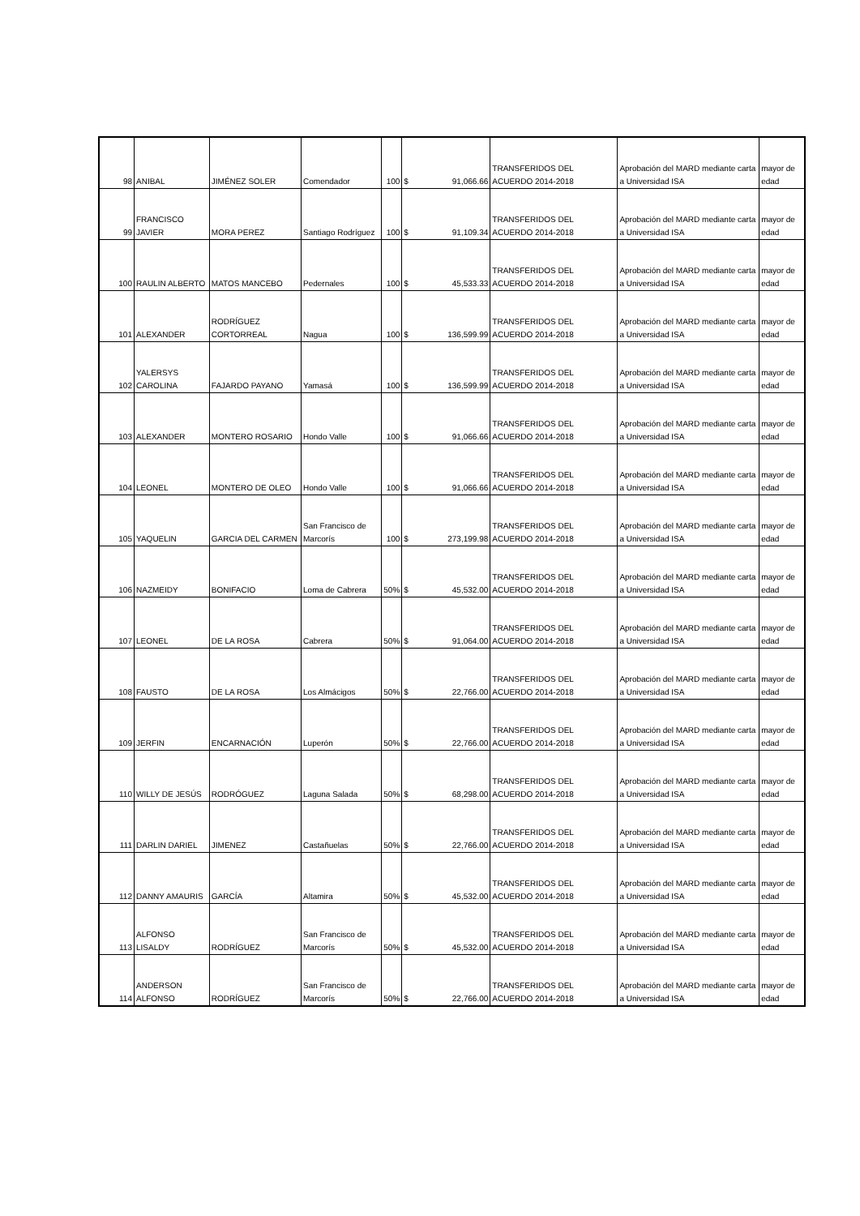| 98 | ANIBAL | JIMÉNEZ SOLER | Comendador | 100 | $ | 91,066.66 | TRANSFERIDOS DEL ACUERDO 2014-2018 | Aprobación del MARD mediante carta a Universidad ISA | mayor de edad |
| 99 | FRANCISCO JAVIER | MORA PEREZ | Santiago Rodríguez | 100 | $ | 91,109.34 | TRANSFERIDOS DEL ACUERDO 2014-2018 | Aprobación del MARD mediante carta a Universidad ISA | mayor de edad |
| 100 | RAULIN ALBERTO | MATOS MANCEBO | Pedernales | 100 | $ | 45,533.33 | TRANSFERIDOS DEL ACUERDO 2014-2018 | Aprobación del MARD mediante carta a Universidad ISA | mayor de edad |
| 101 | ALEXANDER | RODRÍGUEZ CORTORREAL | Nagua | 100 | $ | 136,599.99 | TRANSFERIDOS DEL ACUERDO 2014-2018 | Aprobación del MARD mediante carta a Universidad ISA | mayor de edad |
| 102 | YALERSYS CAROLINA | FAJARDO PAYANO | Yamasá | 100 | $ | 136,599.99 | TRANSFERIDOS DEL ACUERDO 2014-2018 | Aprobación del MARD mediante carta a Universidad ISA | mayor de edad |
| 103 | ALEXANDER | MONTERO ROSARIO | Hondo Valle | 100 | $ | 91,066.66 | TRANSFERIDOS DEL ACUERDO 2014-2018 | Aprobación del MARD mediante carta a Universidad ISA | mayor de edad |
| 104 | LEONEL | MONTERO DE OLEO | Hondo Valle | 100 | $ | 91,066.66 | TRANSFERIDOS DEL ACUERDO 2014-2018 | Aprobación del MARD mediante carta a Universidad ISA | mayor de edad |
| 105 | YAQUELIN | GARCIA DEL CARMEN | San Francisco de Marcorís | 100 | $ | 273,199.98 | TRANSFERIDOS DEL ACUERDO 2014-2018 | Aprobación del MARD mediante carta a Universidad ISA | mayor de edad |
| 106 | NAZMEIDY | BONIFACIO | Loma de Cabrera | 50% | $ | 45,532.00 | TRANSFERIDOS DEL ACUERDO 2014-2018 | Aprobación del MARD mediante carta a Universidad ISA | mayor de edad |
| 107 | LEONEL | DE LA ROSA | Cabrera | 50% | $ | 91,064.00 | TRANSFERIDOS DEL ACUERDO 2014-2018 | Aprobación del MARD mediante carta a Universidad ISA | mayor de edad |
| 108 | FAUSTO | DE LA ROSA | Los Almácigos | 50% | $ | 22,766.00 | TRANSFERIDOS DEL ACUERDO 2014-2018 | Aprobación del MARD mediante carta a Universidad ISA | mayor de edad |
| 109 | JERFIN | ENCARNACIÓN | Luperón | 50% | $ | 22,766.00 | TRANSFERIDOS DEL ACUERDO 2014-2018 | Aprobación del MARD mediante carta a Universidad ISA | mayor de edad |
| 110 | WILLY DE JESÚS | RODRÓGUEZ | Laguna Salada | 50% | $ | 68,298.00 | TRANSFERIDOS DEL ACUERDO 2014-2018 | Aprobación del MARD mediante carta a Universidad ISA | mayor de edad |
| 111 | DARLIN DARIEL | JIMENEZ | Castañuelas | 50% | $ | 22,766.00 | TRANSFERIDOS DEL ACUERDO 2014-2018 | Aprobación del MARD mediante carta a Universidad ISA | mayor de edad |
| 112 | DANNY AMAURIS | GARCÍA | Altamira | 50% | $ | 45,532.00 | TRANSFERIDOS DEL ACUERDO 2014-2018 | Aprobación del MARD mediante carta a Universidad ISA | mayor de edad |
| 113 | ALFONSO LISALDY | RODRÍGUEZ | San Francisco de Marcorís | 50% | $ | 45,532.00 | TRANSFERIDOS DEL ACUERDO 2014-2018 | Aprobación del MARD mediante carta a Universidad ISA | mayor de edad |
| 114 | ANDERSON ALFONSO | RODRÍGUEZ | San Francisco de Marcorís | 50% | $ | 22,766.00 | TRANSFERIDOS DEL ACUERDO 2014-2018 | Aprobación del MARD mediante carta a Universidad ISA | mayor de edad |